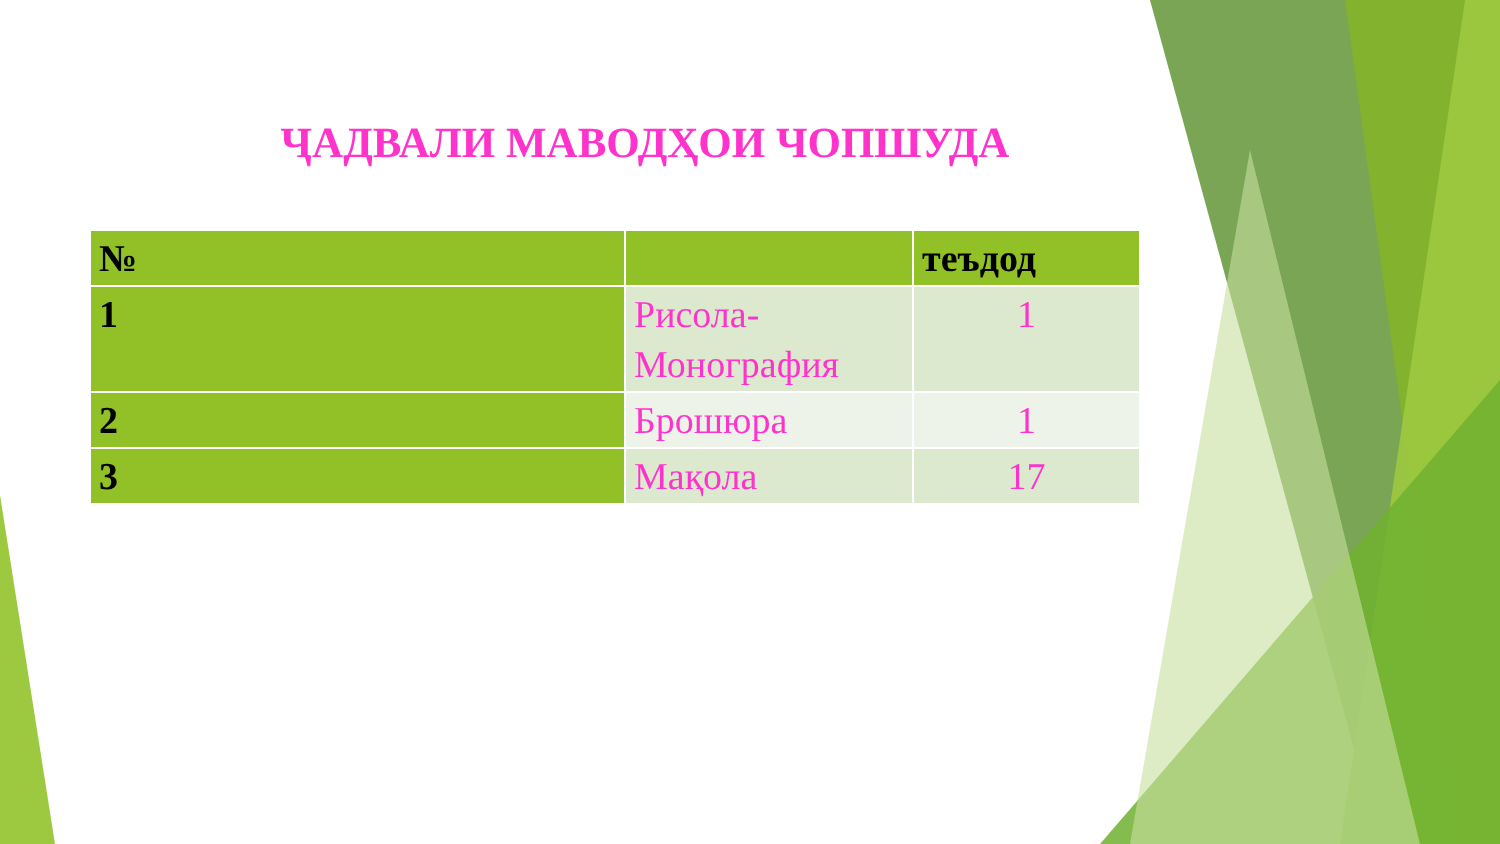ҶАДВАЛИ МАВОДҲОИ ЧОПШУДА
| № | | теъдод |
| --- | --- | --- |
| 1 | Рисола-Монография | 1 |
| 2 | Брошюра | 1 |
| 3 | Мақола | 17 |